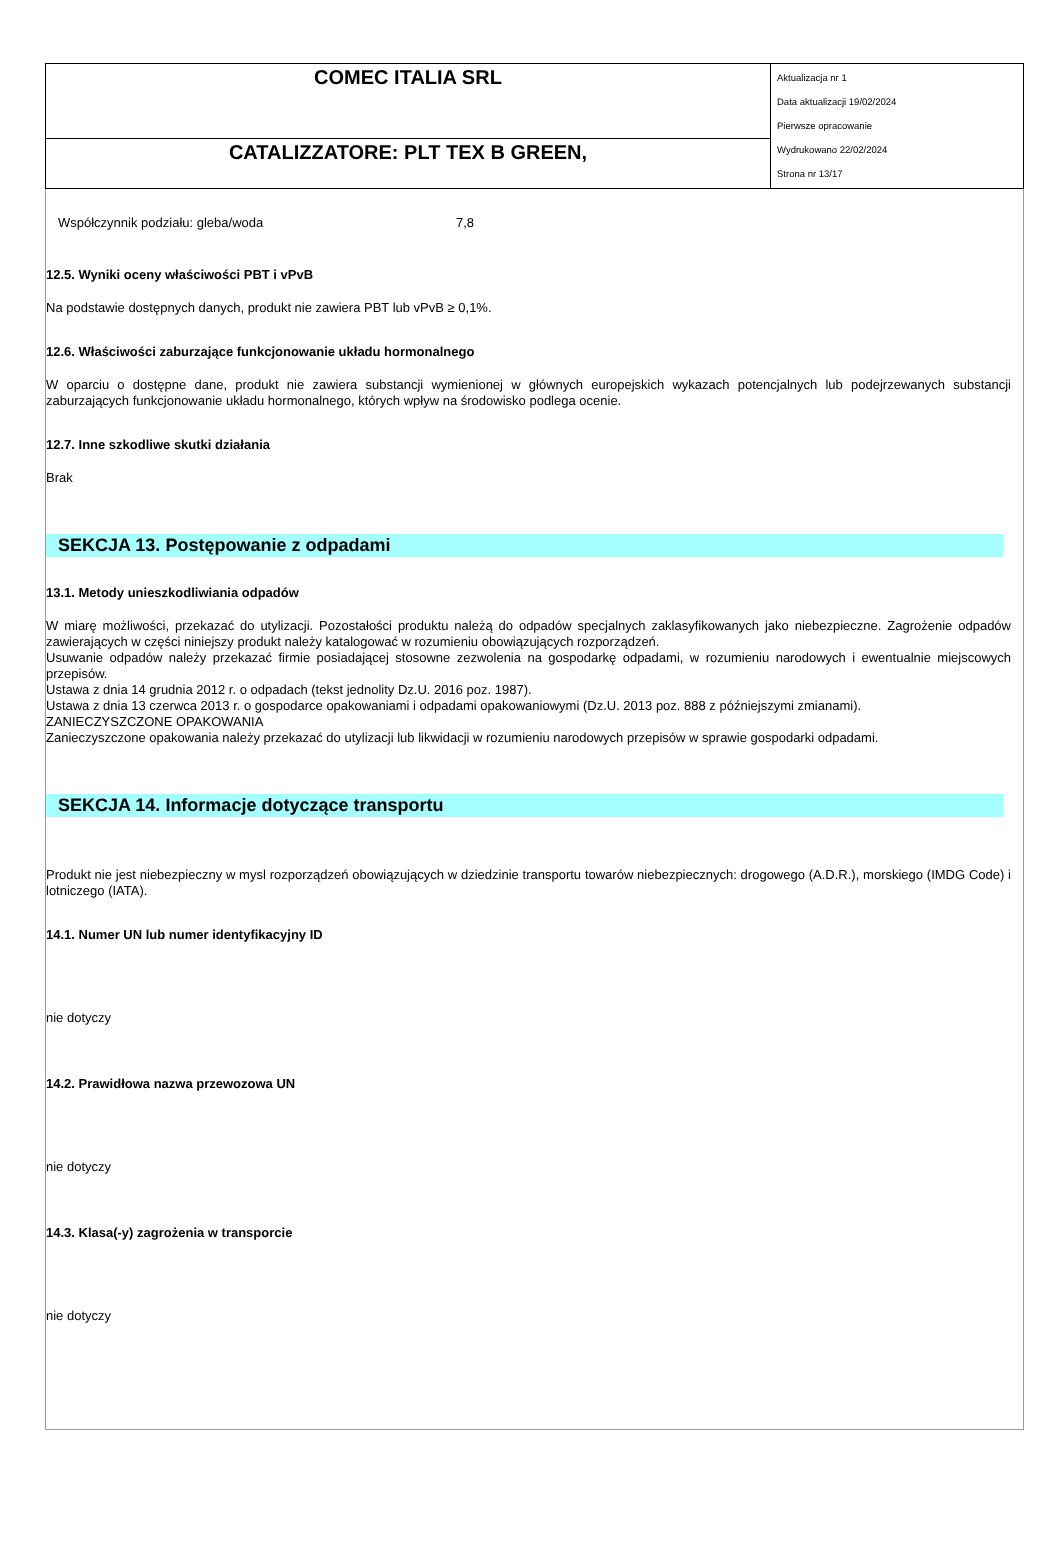| COMEC ITALIA SRL | Aktualizacja nr 1 Data aktualizacji 19/02/2024 Pierwsze opracowanie Wydrukowano 22/02/2024 Strona nr 13/17 |
| CATALIZZATORE: PLT TEX B GREEN, | |
Współczynnik podziału: gleba/woda 7,8
12.5. Wyniki oceny właściwości PBT i vPvB
Na podstawie dostępnych danych, produkt nie zawiera PBT lub vPvB ≥ 0,1%.
12.6. Właściwości zaburzające funkcjonowanie układu hormonalnego
W oparciu o dostępne dane, produkt nie zawiera substancji wymienionej w głównych europejskich wykazach potencjalnych lub podejrzewanych substancji zaburzających funkcjonowanie układu hormonalnego, których wpływ na środowisko podlega ocenie.
12.7. Inne szkodliwe skutki działania
Brak
SEKCJA 13. Postępowanie z odpadami
13.1. Metody unieszkodliwiania odpadów
W miarę możliwości, przekazać do utylizacji. Pozostałości produktu należą do odpadów specjalnych zaklasyfikowanych jako niebezpieczne. Zagrożenie odpadów zawierających w części niniejszy produkt należy katalogować w rozumieniu obowiązujących rozporządzeń.
Usuwanie odpadów należy przekazać firmie posiadającej stosowne zezwolenia na gospodarkę odpadami, w rozumieniu narodowych i ewentualnie miejscowych przepisów.
Ustawa z dnia 14 grudnia 2012 r. o odpadach (tekst jednolity Dz.U. 2016 poz. 1987).
Ustawa z dnia 13 czerwca 2013 r. o gospodarce opakowaniami i odpadami opakowaniowymi (Dz.U. 2013 poz. 888 z późniejszymi zmianami).
ZANIECZYSZCZONE OPAKOWANIA
Zanieczyszczone opakowania należy przekazać do utylizacji lub likwidacji w rozumieniu narodowych przepisów w sprawie gospodarki odpadami.
SEKCJA 14. Informacje dotyczące transportu
Produkt nie jest niebezpieczny w mysl rozporządzeń obowiązujących w dziedzinie transportu towarów niebezpiecznych: drogowego (A.D.R.), morskiego (IMDG Code) i lotniczego (IATA).
14.1. Numer UN lub numer identyfikacyjny ID
nie dotyczy
14.2. Prawidłowa nazwa przewozowa UN
nie dotyczy
14.3. Klasa(-y) zagrożenia w transporcie
nie dotyczy